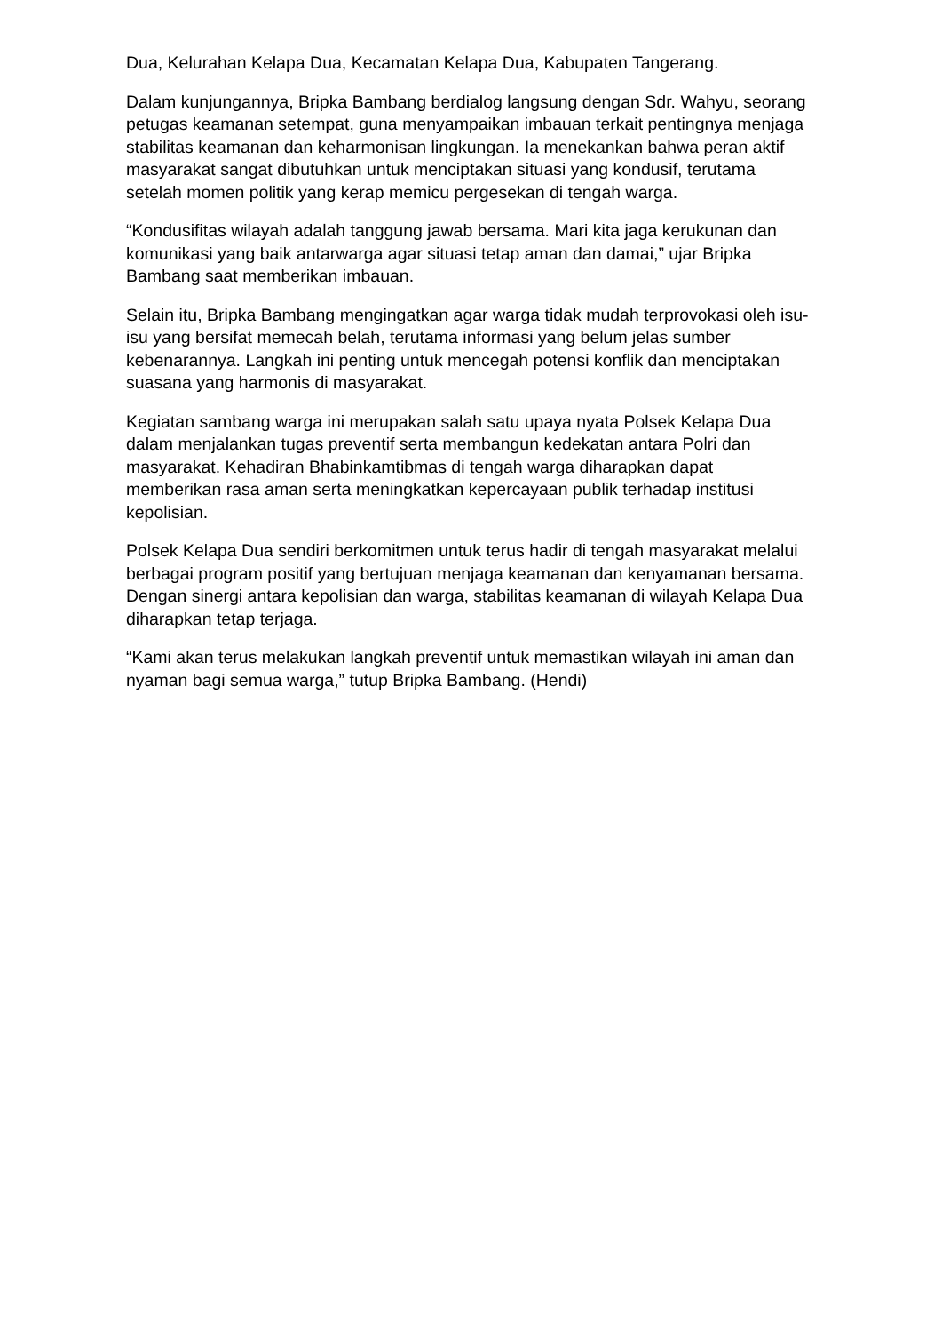Dua, Kelurahan Kelapa Dua, Kecamatan Kelapa Dua, Kabupaten Tangerang.
Dalam kunjungannya, Bripka Bambang berdialog langsung dengan Sdr. Wahyu, seorang petugas keamanan setempat, guna menyampaikan imbauan terkait pentingnya menjaga stabilitas keamanan dan keharmonisan lingkungan. Ia menekankan bahwa peran aktif masyarakat sangat dibutuhkan untuk menciptakan situasi yang kondusif, terutama setelah momen politik yang kerap memicu pergesekan di tengah warga.
“Kondusifitas wilayah adalah tanggung jawab bersama. Mari kita jaga kerukunan dan komunikasi yang baik antarwarga agar situasi tetap aman dan damai,” ujar Bripka Bambang saat memberikan imbauan.
Selain itu, Bripka Bambang mengingatkan agar warga tidak mudah terprovokasi oleh isu-isu yang bersifat memecah belah, terutama informasi yang belum jelas sumber kebenarannya. Langkah ini penting untuk mencegah potensi konflik dan menciptakan suasana yang harmonis di masyarakat.
Kegiatan sambang warga ini merupakan salah satu upaya nyata Polsek Kelapa Dua dalam menjalankan tugas preventif serta membangun kedekatan antara Polri dan masyarakat. Kehadiran Bhabinkamtibmas di tengah warga diharapkan dapat memberikan rasa aman serta meningkatkan kepercayaan publik terhadap institusi kepolisian.
Polsek Kelapa Dua sendiri berkomitmen untuk terus hadir di tengah masyarakat melalui berbagai program positif yang bertujuan menjaga keamanan dan kenyamanan bersama. Dengan sinergi antara kepolisian dan warga, stabilitas keamanan di wilayah Kelapa Dua diharapkan tetap terjaga.
“Kami akan terus melakukan langkah preventif untuk memastikan wilayah ini aman dan nyaman bagi semua warga,” tutup Bripka Bambang. (Hendi)